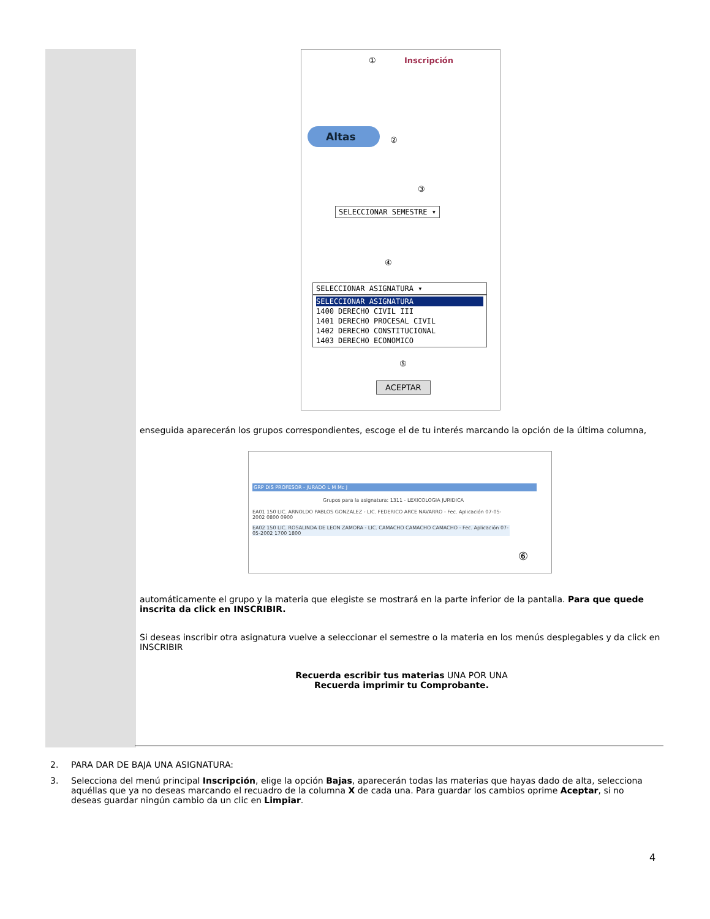① Inscripción
Altas
②
③
SELECCIONAR SEMESTRE ▾
④
SELECCIONAR ASIGNATURA ▾
SELECCIONAR ASIGNATURA
1400 DERECHO CIVIL III
1401 DERECHO PROCESAL CIVIL
1402 DERECHO CONSTITUCIONAL
1403 DERECHO ECONOMICO
⑤
ACEPTAR
enseguida aparecerán los grupos correspondientes, escoge el de tu interés marcando la opción de la última columna,
GRP DIS PROFESOR - JURADO L M Mc J
Grupos para la asignatura: 1311 - LEXICOLOGIA JURIDICA
EA01 150 LIC. ARNOLDO PABLOS GONZALEZ - LIC. FEDERICO ARCE NAVARRO - Fec. Aplicación 07-05-2002 0800 0900
EA02 150 LIC. ROSALINDA DE LEON ZAMORA - LIC. CAMACHO CAMACHO CAMACHO - Fec. Aplicación 07-05-2002 1700 1800
⑥
automáticamente el grupo y la materia que elegiste se mostrará en la parte inferior de la pantalla. Para que quede inscrita da click en INSCRIBIR.
Si deseas inscribir otra asignatura vuelve a seleccionar el semestre o la materia en los menús desplegables y da click en INSCRIBIR
Recuerda escribir tus materias UNA POR UNA
Recuerda imprimir tu Comprobante.
2. PARA DAR DE BAJA UNA ASIGNATURA:
3. Selecciona del menú principal Inscripción, elige la opción Bajas, aparecerán todas las materias que hayas dado de alta, selecciona aquéllas que ya no deseas marcando el recuadro de la columna X de cada una. Para guardar los cambios oprime Aceptar, si no deseas guardar ningún cambio da un clic en Limpiar.
4